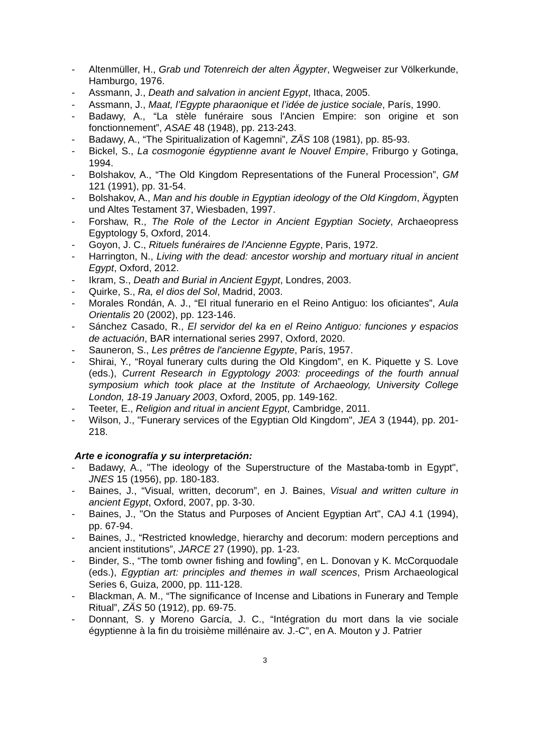- Altenmüller, H., Grab und Totenreich der alten Ägypter, Wegweiser zur Völkerkunde, Hamburgo, 1976.
- Assmann, J., Death and salvation in ancient Egypt, Ithaca, 2005.
- Assmann, J., Maat, l’Egypte pharaonique et l’idée de justice sociale, París, 1990.
- Badawy, A., “La stèle funéraire sous l'Ancien Empire: son origine et son fonctionnement”, ASAE 48 (1948), pp. 213-243.
- Badawy, A., “The Spiritualization of Kagemni”, ZÄS 108 (1981), pp. 85-93.
- Bickel, S., La cosmogonie égyptienne avant le Nouvel Empire, Friburgo y Gotinga, 1994.
- Bolshakov, A., “The Old Kingdom Representations of the Funeral Procession”, GM 121 (1991), pp. 31-54.
- Bolshakov, A., Man and his double in Egyptian ideology of the Old Kingdom, Ägypten und Altes Testament 37, Wiesbaden, 1997.
- Forshaw, R., The Role of the Lector in Ancient Egyptian Society, Archaeopress Egyptology 5, Oxford, 2014.
- Goyon, J. C., Rituels funéraires de l'Ancienne Egypte, Paris, 1972.
- Harrington, N., Living with the dead: ancestor worship and mortuary ritual in ancient Egypt, Oxford, 2012.
- Ikram, S., Death and Burial in Ancient Egypt, Londres, 2003.
- Quirke, S., Ra, el dios del Sol, Madrid, 2003.
- Morales Rondán, A. J., “El ritual funerario en el Reino Antiguo: los oficiantes”, Aula Orientalis 20 (2002), pp. 123-146.
- Sánchez Casado, R., El servidor del ka en el Reino Antiguo: funciones y espacios de actuación, BAR international series 2997, Oxford, 2020.
- Sauneron, S., Les prêtres de l'ancienne Egypte, París, 1957.
- Shirai, Y., “Royal funerary cults during the Old Kingdom”, en K. Piquette y S. Love (eds.), Current Research in Egyptology 2003: proceedings of the fourth annual symposium which took place at the Institute of Archaeology, University College London, 18-19 January 2003, Oxford, 2005, pp. 149-162.
- Teeter, E., Religion and ritual in ancient Egypt, Cambridge, 2011.
- Wilson, J., "Funerary services of the Egyptian Old Kingdom", JEA 3 (1944), pp. 201-218.
Arte e iconografía y su interpretación:
- Badawy, A., "The ideology of the Superstructure of the Mastaba-tomb in Egypt", JNES 15 (1956), pp. 180-183.
- Baines, J., “Visual, written, decorum”, en J. Baines, Visual and written culture in ancient Egypt, Oxford, 2007, pp. 3-30.
- Baines, J., "On the Status and Purposes of Ancient Egyptian Art", CAJ 4.1 (1994), pp. 67-94.
- Baines, J., “Restricted knowledge, hierarchy and decorum: modern perceptions and ancient institutions”, JARCE 27 (1990), pp. 1-23.
- Binder, S., “The tomb owner fishing and fowling”, en L. Donovan y K. McCorquodale (eds.), Egyptian art: principles and themes in wall scences, Prism Archaeological Series 6, Guiza, 2000, pp. 111-128.
- Blackman, A. M., “The significance of Incense and Libations in Funerary and Temple Ritual”, ZÄS 50 (1912), pp. 69-75.
- Donnant, S. y Moreno García, J. C., “Intégration du mort dans la vie sociale égyptienne à la fin du troisième millénaire av. J.-C”, en A. Mouton y J. Patrier
3